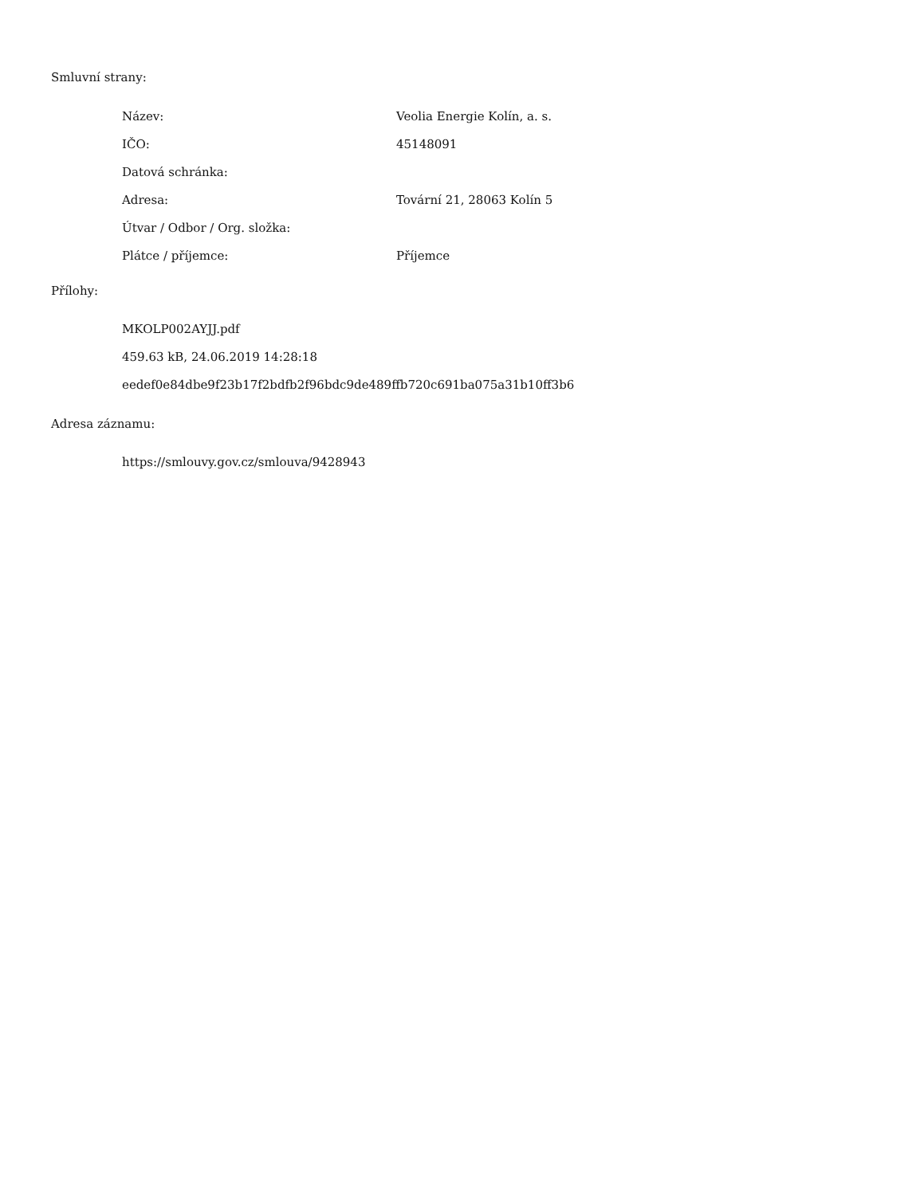Smluvní strany:
| Název: | Veolia Energie Kolín, a. s. |
| IČO: | 45148091 |
| Datová schránka: | |
| Adresa: | Tovární 21, 28063 Kolín 5 |
| Útvar / Odbor / Org. složka: | |
| Plátce / příjemce: | Příjemce |
Přílohy:
MKOLP002AYJJ.pdf
459.63 kB, 24.06.2019 14:28:18
eedef0e84dbe9f23b17f2bdfb2f96bdc9de489ffb720c691ba075a31b10ff3b6
Adresa záznamu:
https://smlouvy.gov.cz/smlouva/9428943